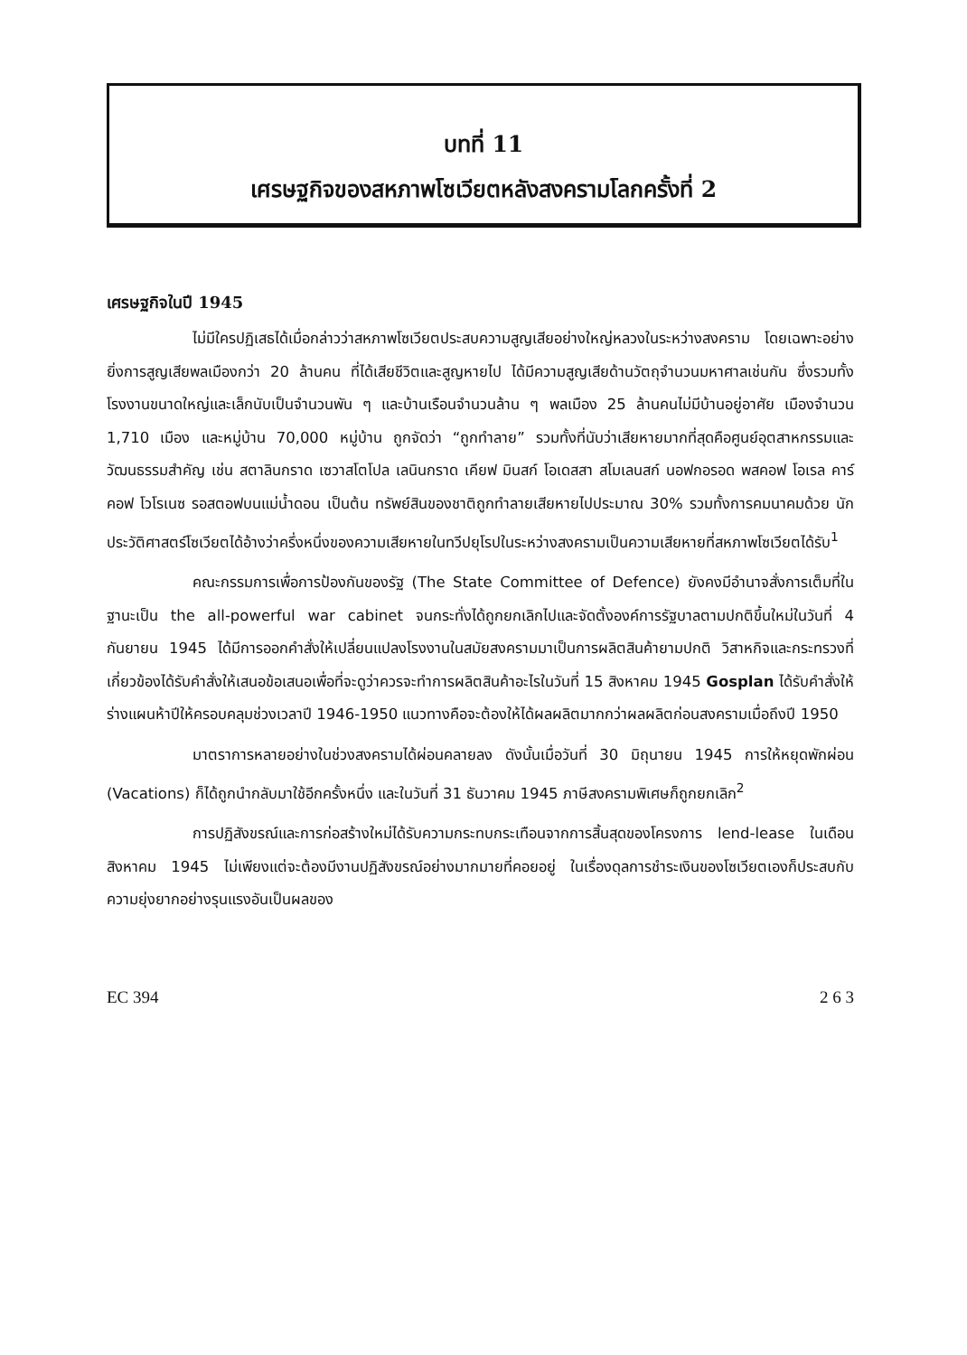บทที่ 11
เศรษฐกิจของสหภาพโซเวียตหลังสงครามโลกครั้งที่ 2
เศรษฐกิจในปี 1945
ไม่มีใครปฏิเสธได้เมื่อกล่าวว่าสหภาพโซเวียตประสบความสูญเสียอย่างใหญ่หลวงในระหว่างสงคราม โดยเฉพาะอย่างยิ่งการสูญเสียพลเมืองกว่า 20 ล้านคน ที่ได้เสียชีวิตและสูญหายไป ได้มีความสูญเสียด้านวัตถุจำนวนมหาศาลเช่นกัน ซึ่งรวมทั้งโรงงานขนาดใหญ่และเล็กนับเป็นจำนวนพัน ๆ และบ้านเรือนจำนวนล้าน ๆ พลเมือง 25 ล้านคนไม่มีบ้านอยู่อาศัย เมืองจำนวน 1,710 เมือง และหมู่บ้าน 70,000 หมู่บ้าน ถูกจัดว่า “ถูกทำลาย” รวมทั้งที่นับว่าเสียหายมากที่สุดคือศูนย์อุตสาหกรรมและวัฒนธรรมสำคัญ เช่น สตาลินกราด เซวาสโตโปล เลนินกราด เคียฟ มินสก์ โอเดสสา สโมเลนสก์ นอฟกอรอด พสคอฟ โอเรล คาร์คอฟ โวโรเนซ รอสตอฟบนแม่น้ำดอน เป็นต้น ทรัพย์สินของชาติถูกทำลายเสียหายไปประมาณ 30% รวมทั้งการคมนาคมด้วย นักประวัติศาสตร์โซเวียตได้อ้างว่าครึ่งหนึ่งของความเสียหายในทวีปยุโรปในระหว่างสงครามเป็นความเสียหายที่สหภาพโซเวียตได้รับ<sup>1</sup>
คณะกรรมการเพื่อการป้องกันของรัฐ (The State Committee of Defence) ยังคงมีอำนาจสั่งการเต็มที่ในฐานะเป็น the all-powerful war cabinet จนกระทั่งได้ถูกยกเลิกไปและจัดตั้งองค์การรัฐบาลตามปกติขึ้นใหม่ในวันที่ 4 กันยายน 1945 ได้มีการออกคำสั่งให้เปลี่ยนแปลงโรงงานในสมัยสงครามมาเป็นการผลิตสินค้ายามปกติ วิสาหกิจและกระทรวงที่เกี่ยวข้องได้รับคำสั่งให้เสนอข้อเสนอเพื่อที่จะดูว่าควรจะทำการผลิตสินค้าอะไรในวันที่ 15 สิงหาคม 1945 Gosplan ได้รับคำสั่งให้ร่างแผนห้าปีให้ครอบคลุมช่วงเวลาปี 1946-1950 แนวทางคือจะต้องให้ได้ผลผลิตมากกว่าผลผลิตก่อนสงครามเมื่อถึงปี 1950
มาตราการหลายอย่างในช่วงสงครามได้ผ่อนคลายลง ดังนั้นเมื่อวันที่ 30 มิถุนายน 1945 การให้หยุดพักผ่อน (Vacations) ก็ได้ถูกนำกลับมาใช้อีกครั้งหนึ่ง และในวันที่ 31 ธันวาคม 1945 ภาษีสงครามพิเศษก็ถูกยกเลิก<sup>2</sup>
การปฏิสังขรณ์และการก่อสร้างใหม่ได้รับความกระทบกระเทือนจากการสิ้นสุดของโครงการ lend-lease ในเดือนสิงหาคม 1945 ไม่เพียงแต่จะต้องมีงานปฏิสังขรณ์อย่างมากมายที่คอยอยู่ ในเรื่องดุลการชำระเงินของโซเวียตเองก็ประสบกับความยุ่งยากอย่างรุนแรงอันเป็นผลของ
EC 394 2 6 3